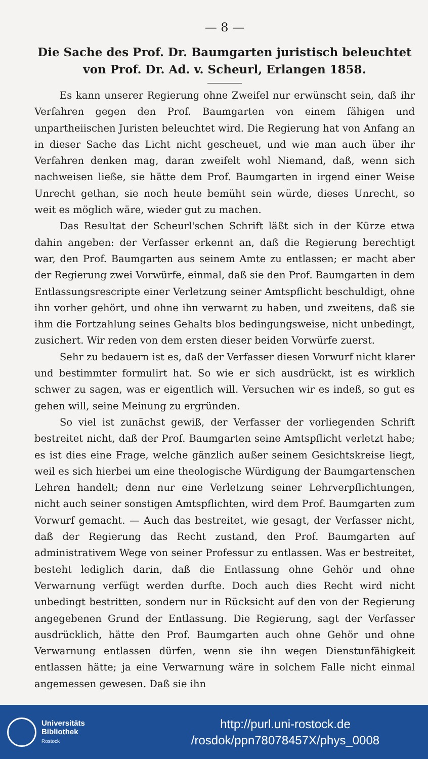— 8 —
Die Sache des Prof. Dr. Baumgarten juristisch beleuchtet von Prof. Dr. Ad. v. Scheurl, Erlangen 1858.
Es kann unserer Regierung ohne Zweifel nur erwünscht sein, daß ihr Verfahren gegen den Prof. Baumgarten von einem fähigen und unpartheiischen Juristen beleuchtet wird. Die Regierung hat von Anfang an in dieser Sache das Licht nicht gescheuet, und wie man auch über ihr Verfahren denken mag, daran zweifelt wohl Niemand, daß, wenn sich nachweisen ließe, sie hätte dem Prof. Baumgarten in irgend einer Weise Unrecht gethan, sie noch heute bemüht sein würde, dieses Unrecht, so weit es möglich wäre, wieder gut zu machen.
Das Resultat der Scheurl'schen Schrift läßt sich in der Kürze etwa dahin angeben: der Verfasser erkennt an, daß die Regierung berechtigt war, den Prof. Baumgarten aus seinem Amte zu entlassen; er macht aber der Regierung zwei Vorwürfe, einmal, daß sie den Prof. Baumgarten in dem Entlassungsrescripte einer Verletzung seiner Amtspflicht beschuldigt, ohne ihn vorher gehört, und ohne ihn verwarnt zu haben, und zweitens, daß sie ihm die Fortzahlung seines Gehalts blos bedingungsweise, nicht unbedingt, zusichert. Wir reden von dem ersten dieser beiden Vorwürfe zuerst.
Sehr zu bedauern ist es, daß der Verfasser diesen Vorwurf nicht klarer und bestimmter formulirt hat. So wie er sich ausdrückt, ist es wirklich schwer zu sagen, was er eigentlich will. Versuchen wir es indeß, so gut es gehen will, seine Meinung zu ergründen.
So viel ist zunächst gewiß, der Verfasser der vorliegenden Schrift bestreitet nicht, daß der Prof. Baumgarten seine Amtspflicht verletzt habe; es ist dies eine Frage, welche gänzlich außer seinem Gesichtskreise liegt, weil es sich hierbei um eine theologische Würdigung der Baumgartenschen Lehren handelt; denn nur eine Verletzung seiner Lehrverpflichtungen, nicht auch seiner sonstigen Amtspflichten, wird dem Prof. Baumgarten zum Vorwurf gemacht. — Auch das bestreitet, wie gesagt, der Verfasser nicht, daß der Regierung das Recht zustand, den Prof. Baumgarten auf administrativem Wege von seiner Professur zu entlassen. Was er bestreitet, besteht lediglich darin, daß die Entlassung ohne Gehör und ohne Verwarnung verfügt werden durfte. Doch auch dies Recht wird nicht unbedingt bestritten, sondern nur in Rücksicht auf den von der Regierung angegebenen Grund der Entlassung. Die Regierung, sagt der Verfasser ausdrücklich, hätte den Prof. Baumgarten auch ohne Gehör und ohne Verwarnung entlassen dürfen, wenn sie ihn wegen Dienstunfähigkeit entlassen hätte; ja eine Verwarnung wäre in solchem Falle nicht einmal angemessen gewesen. Daß sie ihn
Universitäts
Bibliothek
Rostock
http://purl.uni-rostock.de
/rosdok/ppn78078457X/phys_0008